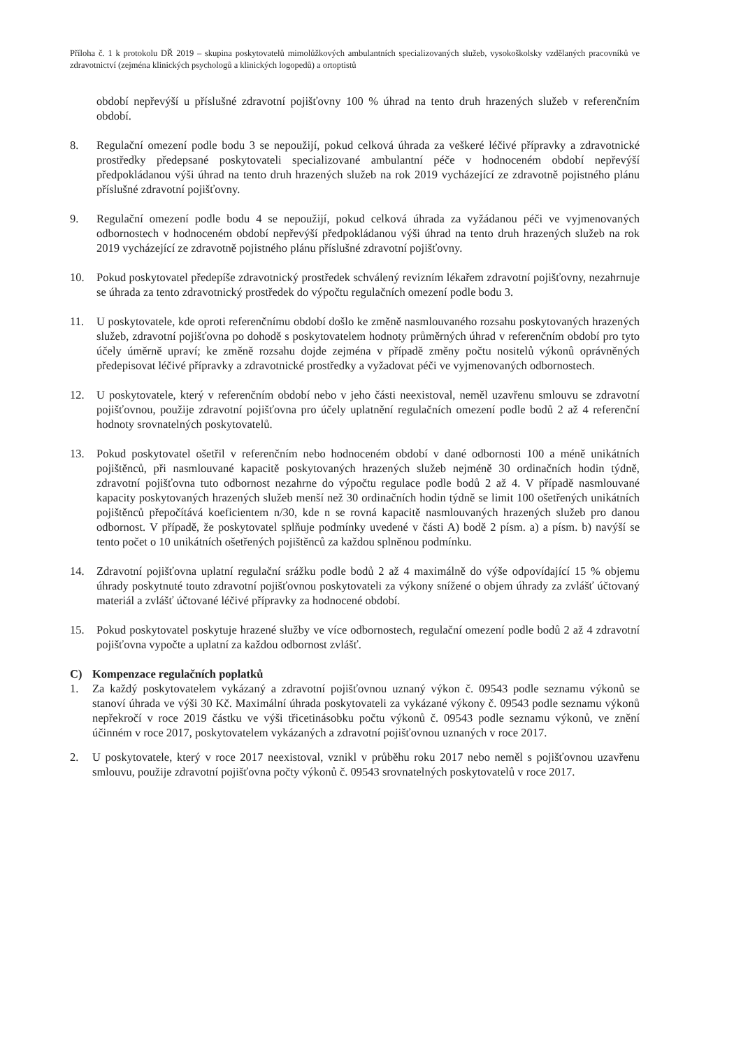Příloha č. 1 k protokolu DŘ 2019 – skupina poskytovatelů mimolůžkových ambulantních specializovaných služeb, vysokoškolsky vzdělaných pracovníků ve zdravotnictví (zejména klinických psychologů a klinických logopedů) a ortoptistů
období nepřevýší u příslušné zdravotní pojišťovny 100 % úhrad na tento druh hrazených služeb v referenčním období.
8. Regulační omezení podle bodu 3 se nepoužijí, pokud celková úhrada za veškeré léčivé přípravky a zdravotnické prostředky předepsané poskytovateli specializované ambulantní péče v hodnoceném období nepřevýší předpokládanou výši úhrad na tento druh hrazených služeb na rok 2019 vycházející ze zdravotně pojistného plánu příslušné zdravotní pojišťovny.
9. Regulační omezení podle bodu 4 se nepoužijí, pokud celková úhrada za vyžádanou péči ve vyjmenovaných odbornostech v hodnoceném období nepřevýší předpokládanou výši úhrad na tento druh hrazených služeb na rok 2019 vycházející ze zdravotně pojistného plánu příslušné zdravotní pojišťovny.
10. Pokud poskytovatel předepíše zdravotnický prostředek schválený revizním lékařem zdravotní pojišťovny, nezahrnuje se úhrada za tento zdravotnický prostředek do výpočtu regulačních omezení podle bodu 3.
11. U poskytovatele, kde oproti referenčnímu období došlo ke změně nasmlouvaného rozsahu poskytovaných hrazených služeb, zdravotní pojišťovna po dohodě s poskytovatelem hodnoty průměrných úhrad v referenčním období pro tyto účely úměrně upraví; ke změně rozsahu dojde zejména v případě změny počtu nositelů výkonů oprávněných předepisovat léčivé přípravky a zdravotnické prostředky a vyžadovat péči ve vyjmenovaných odbornostech.
12. U poskytovatele, který v referenčním období nebo v jeho části neexistoval, neměl uzavřenu smlouvu se zdravotní pojišťovnou, použije zdravotní pojišťovna pro účely uplatnění regulačních omezení podle bodů 2 až 4 referenční hodnoty srovnatelných poskytovatelů.
13. Pokud poskytovatel ošetřil v referenčním nebo hodnoceném období v dané odbornosti 100 a méně unikátních pojištěnců, při nasmlouvané kapacitě poskytovaných hrazených služeb nejméně 30 ordinačních hodin týdně, zdravotní pojišťovna tuto odbornost nezahrne do výpočtu regulace podle bodů 2 až 4. V případě nasmlouvané kapacity poskytovaných hrazených služeb menší než 30 ordinačních hodin týdně se limit 100 ošetřených unikátních pojištěnců přepočítává koeficientem n/30, kde n se rovná kapacitě nasmlouvaných hrazených služeb pro danou odbornost. V případě, že poskytovatel splňuje podmínky uvedené v části A) bodě 2 písm. a) a písm. b) navýší se tento počet o 10 unikátních ošetřených pojištěnců za každou splněnou podmínku.
14. Zdravotní pojišťovna uplatní regulační srážku podle bodů 2 až 4 maximálně do výše odpovídající 15 % objemu úhrady poskytnuté touto zdravotní pojišťovnou poskytovateli za výkony snížené o objem úhrady za zvlášť účtovaný materiál a zvlášť účtované léčivé přípravky za hodnocené období.
15. Pokud poskytovatel poskytuje hrazené služby ve více odbornostech, regulační omezení podle bodů 2 až 4 zdravotní pojišťovna vypočte a uplatní za každou odbornost zvlášť.
C) Kompenzace regulačních poplatků
1. Za každý poskytovatelem vykázaný a zdravotní pojišťovnou uznaný výkon č. 09543 podle seznamu výkonů se stanoví úhrada ve výši 30 Kč. Maximální úhrada poskytovateli za vykázané výkony č. 09543 podle seznamu výkonů nepřekročí v roce 2019 částku ve výši třicetinásobku počtu výkonů č. 09543 podle seznamu výkonů, ve znění účinném v roce 2017, poskytovatelem vykázaných a zdravotní pojišťovnou uznaných v roce 2017.
2. U poskytovatele, který v roce 2017 neexistoval, vznikl v průběhu roku 2017 nebo neměl s pojišťovnou uzavřenu smlouvu, použije zdravotní pojišťovna počty výkonů č. 09543 srovnatelných poskytovatelů v roce 2017.